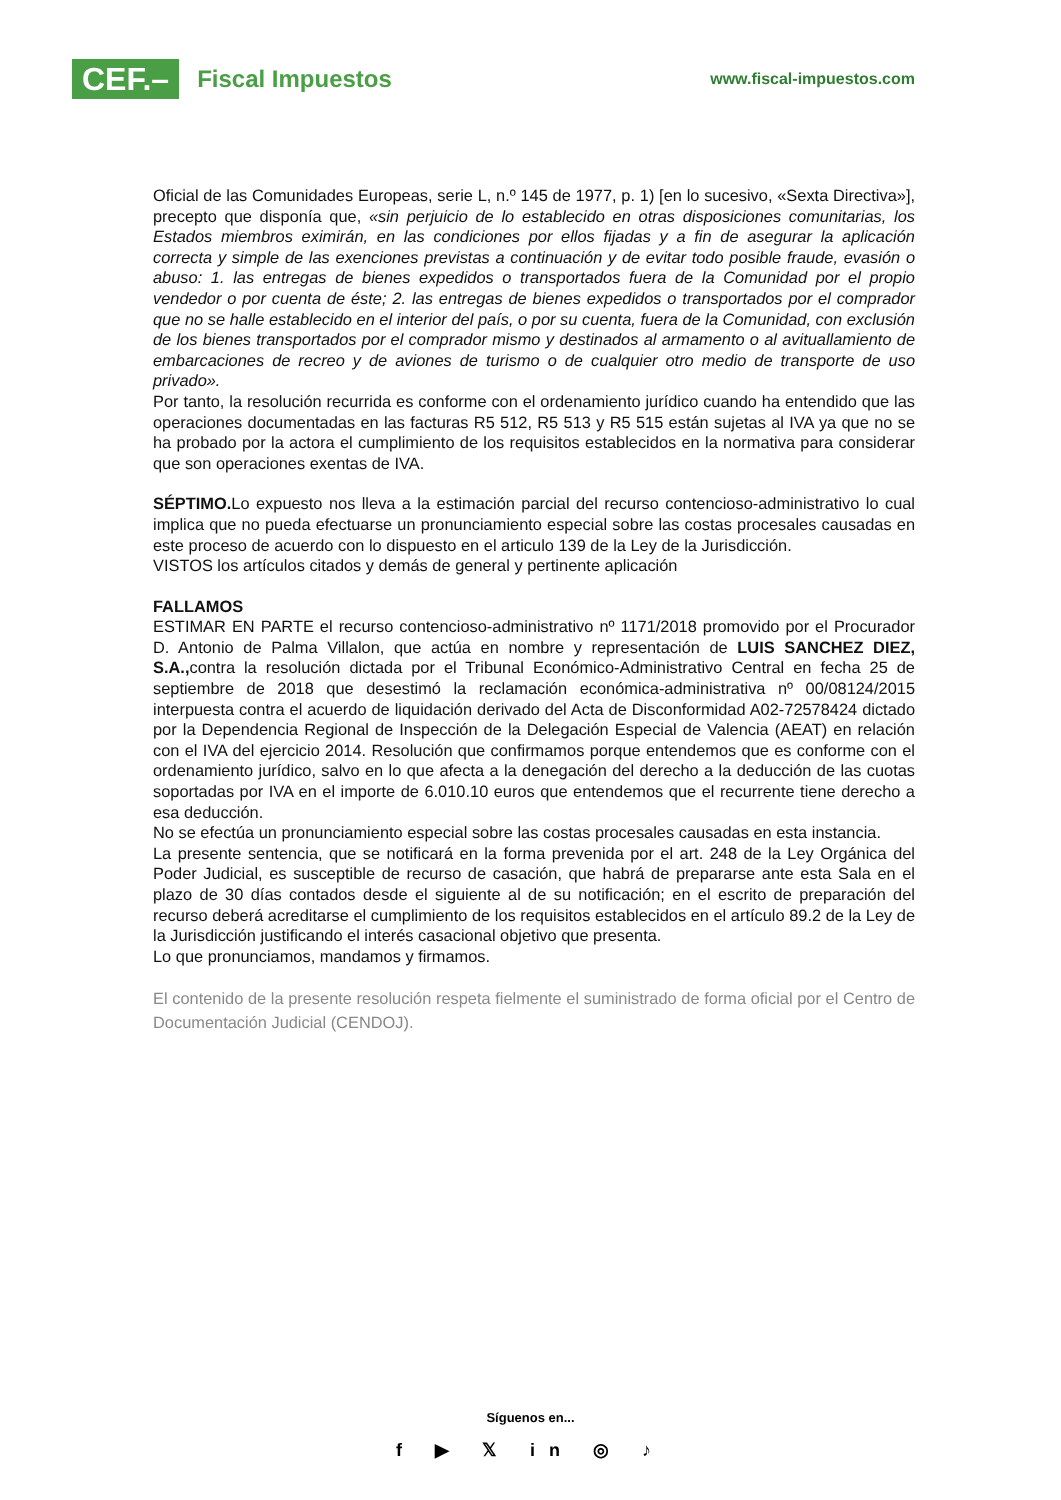CEF.– Fiscal Impuestos
www.fiscal-impuestos.com
Oficial de las Comunidades Europeas, serie L, n.º 145 de 1977, p. 1) [en lo sucesivo, «Sexta Directiva»], precepto que disponía que, «sin perjuicio de lo establecido en otras disposiciones comunitarias, los Estados miembros eximirán, en las condiciones por ellos fijadas y a fin de asegurar la aplicación correcta y simple de las exenciones previstas a continuación y de evitar todo posible fraude, evasión o abuso: 1. las entregas de bienes expedidos o transportados fuera de la Comunidad por el propio vendedor o por cuenta de éste; 2. las entregas de bienes expedidos o transportados por el comprador que no se halle establecido en el interior del país, o por su cuenta, fuera de la Comunidad, con exclusión de los bienes transportados por el comprador mismo y destinados al armamento o al avituallamiento de embarcaciones de recreo y de aviones de turismo o de cualquier otro medio de transporte de uso privado».
Por tanto, la resolución recurrida es conforme con el ordenamiento jurídico cuando ha entendido que las operaciones documentadas en las facturas R5 512, R5 513 y R5 515 están sujetas al IVA ya que no se ha probado por la actora el cumplimiento de los requisitos establecidos en la normativa para considerar que son operaciones exentas de IVA.
SÉPTIMO. Lo expuesto nos lleva a la estimación parcial del recurso contencioso-administrativo lo cual implica que no pueda efectuarse un pronunciamiento especial sobre las costas procesales causadas en este proceso de acuerdo con lo dispuesto en el articulo 139 de la Ley de la Jurisdicción.
VISTOS los artículos citados y demás de general y pertinente aplicación
FALLAMOS
ESTIMAR EN PARTE el recurso contencioso-administrativo nº 1171/2018 promovido por el Procurador D. Antonio de Palma Villalon, que actúa en nombre y representación de LUIS SANCHEZ DIEZ, S.A., contra la resolución dictada por el Tribunal Económico-Administrativo Central en fecha 25 de septiembre de 2018 que desestimó la reclamación económica-administrativa nº 00/08124/2015 interpuesta contra el acuerdo de liquidación derivado del Acta de Disconformidad A02-72578424 dictado por la Dependencia Regional de Inspección de la Delegación Especial de Valencia (AEAT) en relación con el IVA del ejercicio 2014. Resolución que confirmamos porque entendemos que es conforme con el ordenamiento jurídico, salvo en lo que afecta a la denegación del derecho a la deducción de las cuotas soportadas por IVA en el importe de 6.010.10 euros que entendemos que el recurrente tiene derecho a esa deducción.
No se efectúa un pronunciamiento especial sobre las costas procesales causadas en esta instancia.
La presente sentencia, que se notificará en la forma prevenida por el art. 248 de la Ley Orgánica del Poder Judicial, es susceptible de recurso de casación, que habrá de prepararse ante esta Sala en el plazo de 30 días contados desde el siguiente al de su notificación; en el escrito de preparación del recurso deberá acreditarse el cumplimiento de los requisitos establecidos en el artículo 89.2 de la Ley de la Jurisdicción justificando el interés casacional objetivo que presenta.
Lo que pronunciamos, mandamos y firmamos.
El contenido de la presente resolución respeta fielmente el suministrado de forma oficial por el Centro de Documentación Judicial (CENDOJ).
Síguenos en...
f ▶ 𝕏 in ◎ ♪